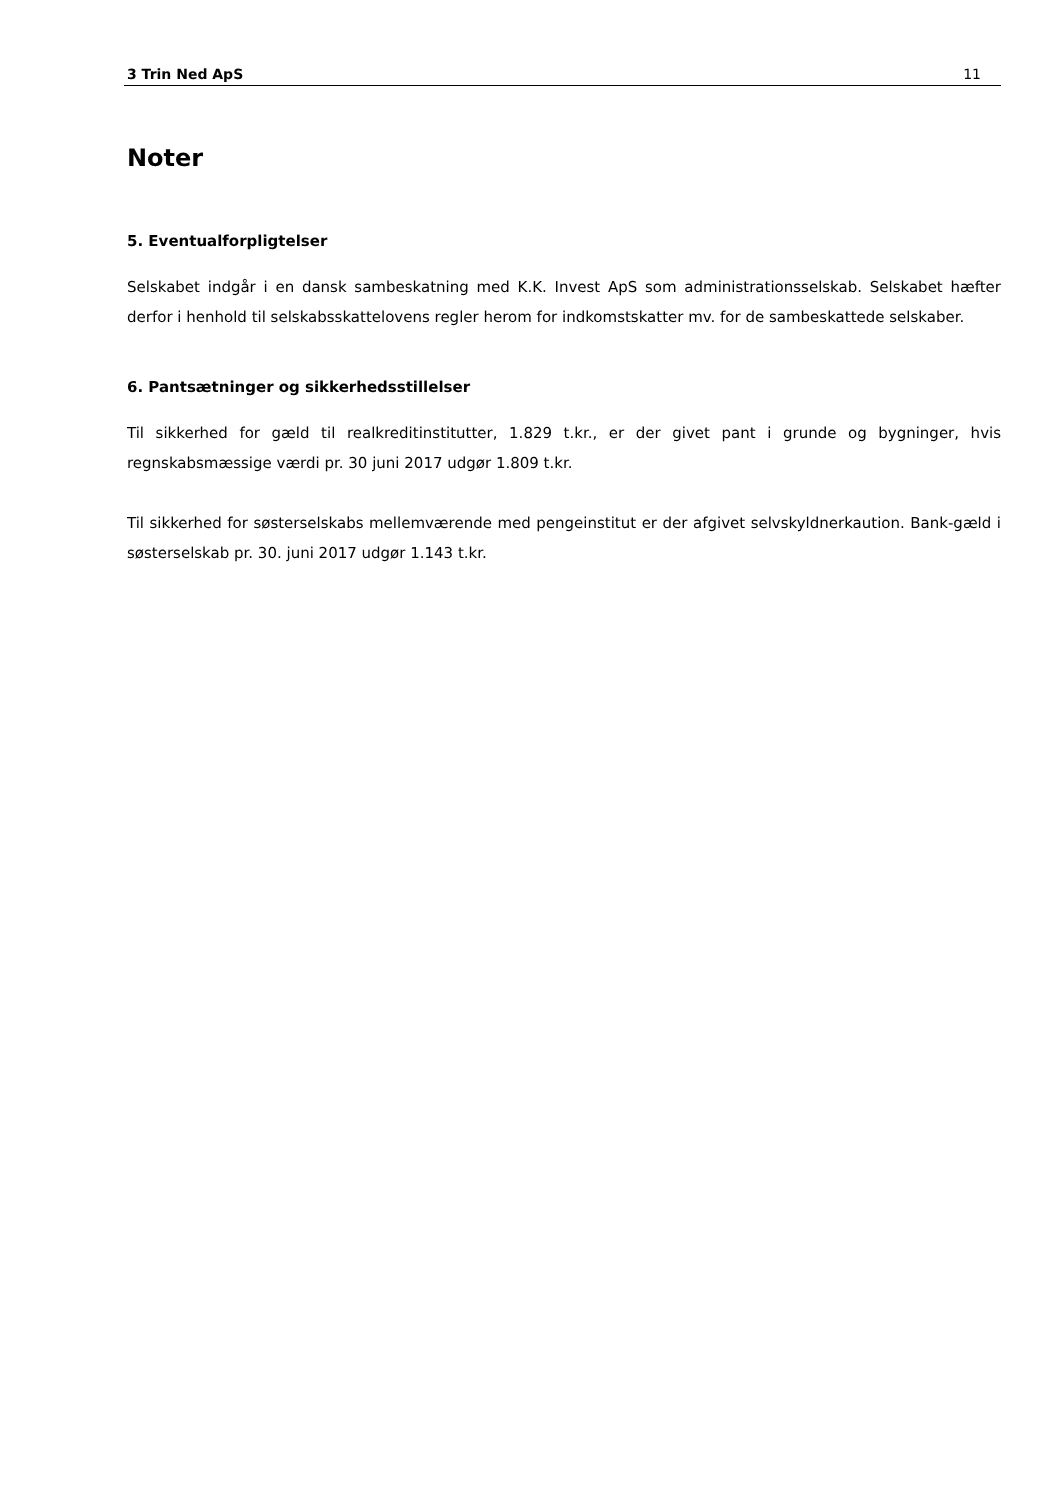3 Trin Ned ApS 11
Noter
5. Eventualforpligtelser
Selskabet indgår i en dansk sambeskatning med K.K. Invest ApS som administrationsselskab. Selskabet hæfter derfor i henhold til selskabsskattelovens regler herom for indkomstskatter mv. for de sambeskattede selskaber.
6. Pantsætninger og sikkerhedsstillelser
Til sikkerhed for gæld til realkreditinstitutter, 1.829 t.kr., er der givet pant i grunde og bygninger, hvis regnskabsmæssige værdi pr. 30 juni 2017 udgør 1.809 t.kr.
Til sikkerhed for søsterselskabs mellemværende med pengeinstitut er der afgivet selvskyldnerkaution. Bank-gæld i søsterselskab pr. 30. juni 2017 udgør 1.143 t.kr.